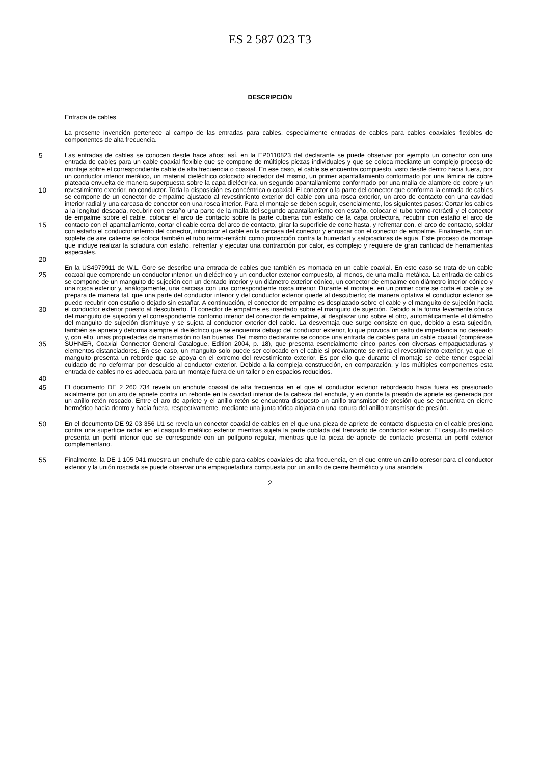ES 2 587 023 T3
DESCRIPCIÓN
Entrada de cables
La presente invención pertenece al campo de las entradas para cables, especialmente entradas de cables para cables coaxiales flexibles de componentes de alta frecuencia.
5
10
15
20
Las entradas de cables se conocen desde hace años; así, en la EP0110823 del declarante se puede observar por ejemplo un conector con una entrada de cables para un cable coaxial flexible que se compone de múltiples piezas individuales y que se coloca mediante un complejo proceso de montaje sobre el correspondiente cable de alta frecuencia o coaxial. En ese caso, el cable se encuentra compuesto, visto desde dentro hacia fuera, por un conductor interior metálico, un material dieléctrico colocado alrededor del mismo, un primer apantallamiento conformado por una lámina de cobre plateada envuelta de manera superpuesta sobre la capa dieléctrica, un segundo apantallamiento conformado por una malla de alambre de cobre y un revestimiento exterior, no conductor. Toda la disposición es concéntrica o coaxial. El conector o la parte del conector que conforma la entrada de cables se compone de un conector de empalme ajustado al revestimiento exterior del cable con una rosca exterior, un arco de contacto con una cavidad interior radial y una carcasa de conector con una rosca interior. Para el montaje se deben seguir, esencialmente, los siguientes pasos: Cortar los cables a la longitud deseada, recubrir con estaño una parte de la malla del segundo apantallamiento con estaño, colocar el tubo termo-retráctil y el conector de empalme sobre el cable, colocar el arco de contacto sobre la parte cubierta con estaño de la capa protectora, recubrir con estaño el arco de contacto con el apantallamiento, cortar el cable cerca del arco de contacto, girar la superficie de corte hasta, y refrentar con, el arco de contacto, soldar con estaño el conductor interno del conector, introducir el cable en la carcasa del conector y enroscar con el conector de empalme. Finalmente, con un soplete de aire caliente se coloca también el tubo termo-retráctil como protección contra la humedad y salpicaduras de agua. Este proceso de montaje que incluye realizar la soladura con estaño, refrentar y ejecutar una contracción por calor, es complejo y requiere de gran cantidad de herramientas especiales.
25
30
35
40
En la US4979911 de W.L. Gore se describe una entrada de cables que también es montada en un cable coaxial. En este caso se trata de un cable coaxial que comprende un conductor interior, un dieléctrico y un conductor exterior compuesto, al menos, de una malla metálica. La entrada de cables se compone de un manguito de sujeción con un dentado interior y un diámetro exterior cónico, un conector de empalme con diámetro interior cónico y una rosca exterior y, análogamente, una carcasa con una correspondiente rosca interior. Durante el montaje, en un primer corte se corta el cable y se prepara de manera tal, que una parte del conductor interior y del conductor exterior quede al descubierto; de manera optativa el conductor exterior se puede recubrir con estaño o dejado sin estañar. A continuación, el conector de empalme es desplazado sobre el cable y el manguito de sujeción hacia el conductor exterior puesto al descubierto. El conector de empalme es insertado sobre el manguito de sujeción. Debido a la forma levemente cónica del manguito de sujeción y el correspondiente contorno interior del conector de empalme, al desplazar uno sobre el otro, automáticamente el diámetro del manguito de sujeción disminuye y se sujeta al conductor exterior del cable. La desventaja que surge consiste en que, debido a esta sujeción, también se aprieta y deforma siempre el dieléctrico que se encuentra debajo del conductor exterior, lo que provoca un salto de impedancia no deseado y, con ello, unas propiedades de transmisión no tan buenas. Del mismo declarante se conoce una entrada de cables para un cable coaxial (compárese SUHNER, Coaxial Connector General Catalogue, Edition 2004, p. 18), que presenta esencialmente cinco partes con diversas empaquetaduras y elementos distanciadores. En ese caso, un manguito solo puede ser colocado en el cable si previamente se retira el revestimiento exterior, ya que el manguito presenta un reborde que se apoya en el extremo del revestimiento exterior. Es por ello que durante el montaje se debe tener especial cuidado de no deformar por descuido al conductor exterior. Debido a la compleja construcción, en comparación, y los múltiples componentes esta entrada de cables no es adecuada para un montaje fuera de un taller o en espacios reducidos.
45
El documento DE 2 260 734 revela un enchufe coaxial de alta frecuencia en el que el conductor exterior rebordeado hacia fuera es presionado axialmente por un aro de apriete contra un reborde en la cavidad interior de la cabeza del enchufe, y en donde la presión de apriete es generada por un anillo retén roscado. Entre el aro de apriete y el anillo retén se encuentra dispuesto un anillo transmisor de presión que se encuentra en cierre hermético hacia dentro y hacia fuera, respectivamente, mediante una junta tórica alojada en una ranura del anillo transmisor de presión.
50
En el documento DE 92 03 356 U1 se revela un conector coaxial de cables en el que una pieza de apriete de contacto dispuesta en el cable presiona contra una superficie radial en el casquillo metálico exterior mientras sujeta la parte doblada del trenzado de conductor exterior. El casquillo metálico presenta un perfil interior que se corresponde con un polígono regular, mientras que la pieza de apriete de contacto presenta un perfil exterior complementario.
55
Finalmente, la DE 1 105 941 muestra un enchufe de cable para cables coaxiales de alta frecuencia, en el que entre un anillo opresor para el conductor exterior y la unión roscada se puede observar una empaquetadura compuesta por un anillo de cierre hermético y una arandela.
2